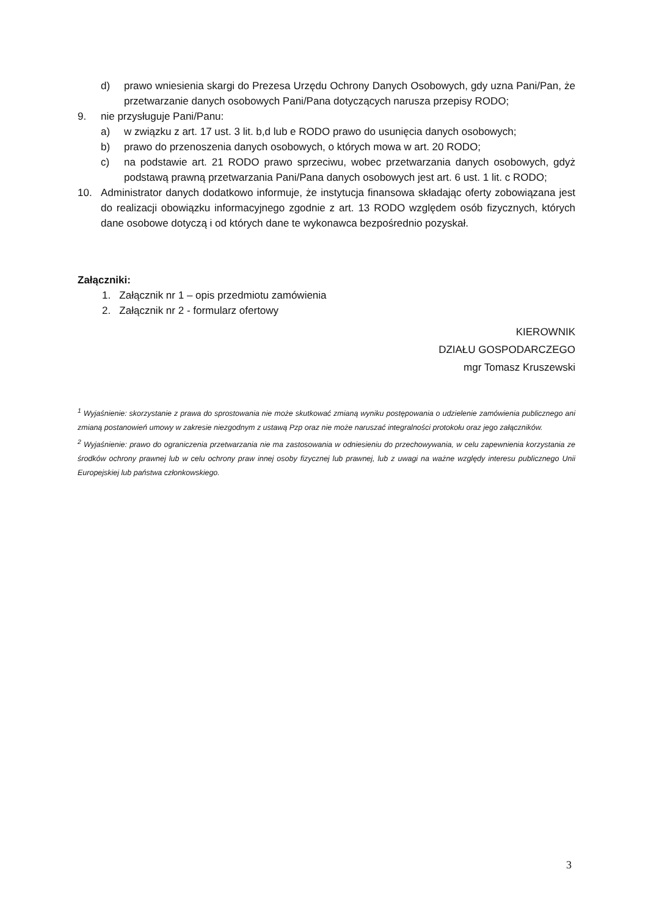d) prawo wniesienia skargi do Prezesa Urzędu Ochrony Danych Osobowych, gdy uzna Pani/Pan, że przetwarzanie danych osobowych Pani/Pana dotyczących narusza przepisy RODO;
9. nie przysługuje Pani/Panu:
a) w związku z art. 17 ust. 3 lit. b,d lub e RODO prawo do usunięcia danych osobowych;
b) prawo do przenoszenia danych osobowych, o których mowa w art. 20 RODO;
c) na podstawie art. 21 RODO prawo sprzeciwu, wobec przetwarzania danych osobowych, gdyż podstawą prawną przetwarzania Pani/Pana danych osobowych jest art. 6 ust. 1 lit. c RODO;
10. Administrator danych dodatkowo informuje, że instytucja finansowa składając oferty zobowiązana jest do realizacji obowiązku informacyjnego zgodnie z art. 13 RODO względem osób fizycznych, których dane osobowe dotyczą i od których dane te wykonawca bezpośrednio pozyskał.
Załączniki:
1. Załącznik nr 1 – opis przedmiotu zamówienia
2. Załącznik nr 2 - formularz ofertowy
KIEROWNIK
DZIAŁU GOSPODARCZEGO
mgr Tomasz Kruszewski
<sup>1</sup> Wyjaśnienie: skorzystanie z prawa do sprostowania nie może skutkować zmianą wyniku postępowania o udzielenie zamówienia publicznego ani zmianą postanowień umowy w zakresie niezgodnym z ustawą Pzp oraz nie może naruszać integralności protokołu oraz jego załączników.
<sup>2</sup> Wyjaśnienie: prawo do ograniczenia przetwarzania nie ma zastosowania w odniesieniu do przechowywania, w celu zapewnienia korzystania ze środków ochrony prawnej lub w celu ochrony praw innej osoby fizycznej lub prawnej, lub z uwagi na ważne względy interesu publicznego Unii Europejskiej lub państwa członkowskiego.
3